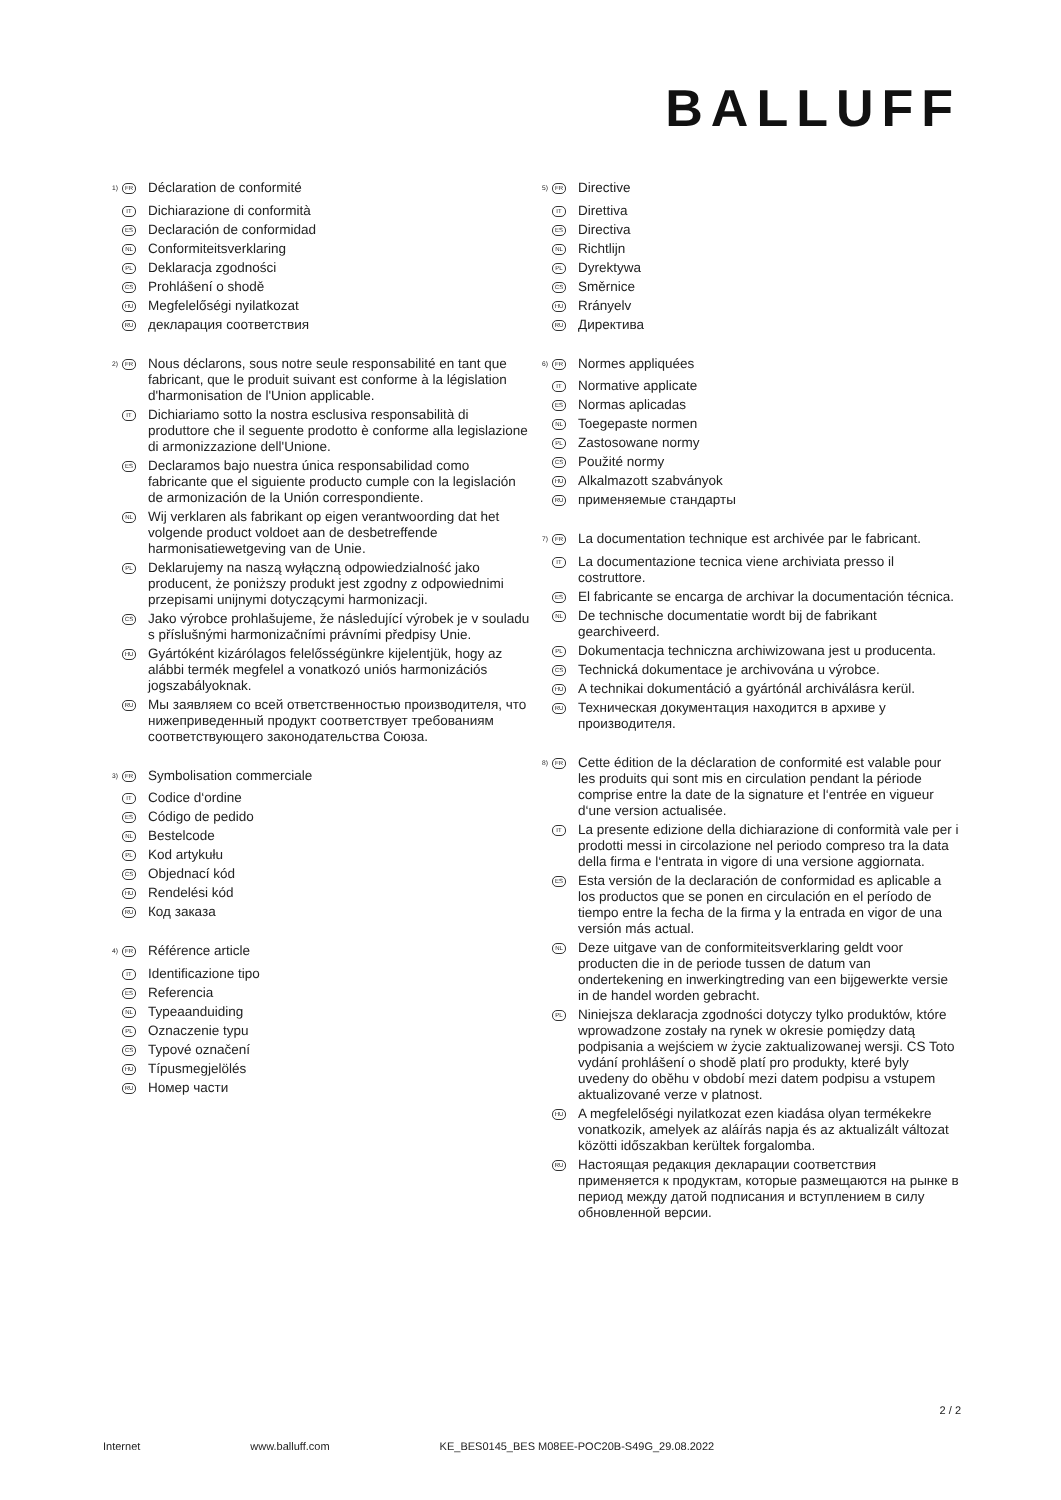BALLUFF
<sup>1)</sup> FR Déclaration de conformité
IT Dichiarazione di conformità
ES Declaración de conformidad
NL Conformiteitsverklaring
PL Deklaracja zgodności
CS Prohlášení o shodě
HU Megfelelőségi nyilatkozat
RU декларация соответствия
<sup>2)</sup> FR Nous déclarons, sous notre seule responsabilité en tant que fabricant, que le produit suivant est conforme à la législation d'harmonisation de l'Union applicable.
IT Dichiariamo sotto la nostra esclusiva responsabilità di produttore che il seguente prodotto è conforme alla legislazione di armonizzazione dell'Unione.
ES Declaramos bajo nuestra única responsabilidad como fabricante que el siguiente producto cumple con la legislación de armonización de la Unión correspondiente.
NL Wij verklaren als fabrikant op eigen verantwoording dat het volgende product voldoet aan de desbetreffende harmonisatiewetgeving van de Unie.
PL Deklarujemy na naszą wyłączną odpowiedzialność jako producent, że poniższy produkt jest zgodny z odpowiednimi przepisami unijnymi dotyczącymi harmonizacji.
CS Jako výrobce prohlašujeme, že následující výrobek je v souladu s příslušnými harmonizačními právními předpisy Unie.
HU Gyártóként kizárólagos felelősségünkre kijelentjük, hogy az alábbi termék megfelel a vonatkozó uniós harmonizációs jogszabályoknak.
RU Мы заявляем со всей ответственностью производителя, что нижеприведенный продукт соответствует требованиям соответствующего законодательства Союза.
<sup>3)</sup> FR Symbolisation commerciale
IT Codice d‘ordine
ES Código de pedido
NL Bestelcode
PL Kod artykułu
CS Objednací kód
HU Rendelési kód
RU Код заказа
<sup>4)</sup> FR Référence article
IT Identificazione tipo
ES Referencia
NL Typeaanduiding
PL Oznaczenie typu
CS Typové označení
HU Típusmegjelölés
RU Номер части
<sup>5)</sup> FR Directive
IT Direttiva
ES Directiva
NL Richtlijn
PL Dyrektywa
CS Směrnice
HU Rrányelv
RU Директива
<sup>6)</sup> FR Normes appliquées
IT Normative applicate
ES Normas aplicadas
NL Toegepaste normen
PL Zastosowane normy
CS Použité normy
HU Alkalmazott szabványok
RU применяемые стандарты
<sup>7)</sup> FR La documentation technique est archivée par le fabricant.
IT La documentazione tecnica viene archiviata presso il costruttore.
ES El fabricante se encarga de archivar la documentación técnica.
NL De technische documentatie wordt bij de fabrikant gearchiveerd.
PL Dokumentacja techniczna archiwizowana jest u producenta.
CS Technická dokumentace je archivována u výrobce.
HU A technikai dokumentáció a gyártónál archiválásra kerül.
RU Техническая документация находится в архиве у производителя.
<sup>8)</sup> FR Cette édition de la déclaration de conformité est valable pour les produits qui sont mis en circulation pendant la période comprise entre la date de la signature et l‘entrée en vigueur d‘une version actualisée.
IT La presente edizione della dichiarazione di conformità vale per i prodotti messi in circolazione nel periodo compreso tra la data della firma e l‘entrata in vigore di una versione aggiornata.
ES Esta versión de la declaración de conformidad es aplicable a los productos que se ponen en circulación en el período de tiempo entre la fecha de la firma y la entrada en vigor de una versión más actual.
NL Deze uitgave van de conformiteitsverklaring geldt voor producten die in de periode tussen de datum van ondertekening en inwerkingtreding van een bijgewerkte versie in de handel worden gebracht.
PL Niniejsza deklaracja zgodności dotyczy tylko produktów, które wprowadzone zostały na rynek w okresie pomiędzy datą podpisania a wejściem w życie zaktualizowanej wersji. CS Toto vydání prohlášení o shodě platí pro produkty, které byly uvedeny do oběhu v období mezi datem podpisu a vstupem aktualizované verze v platnost.
HU A megfelelőségi nyilatkozat ezen kiadása olyan termékekre vonatkozik, amelyek az aláírás napja és az aktualizált változat közötti időszakban kerültek forgalomba.
RU Настоящая редакция декларации соответствия применяется к продуктам, которые размещаются на рынке в период между датой подписания и вступлением в силу обновленной версии.
2 / 2
Internet www.balluff.com KE_BES0145_BES M08EE-POC20B-S49G_29.08.2022